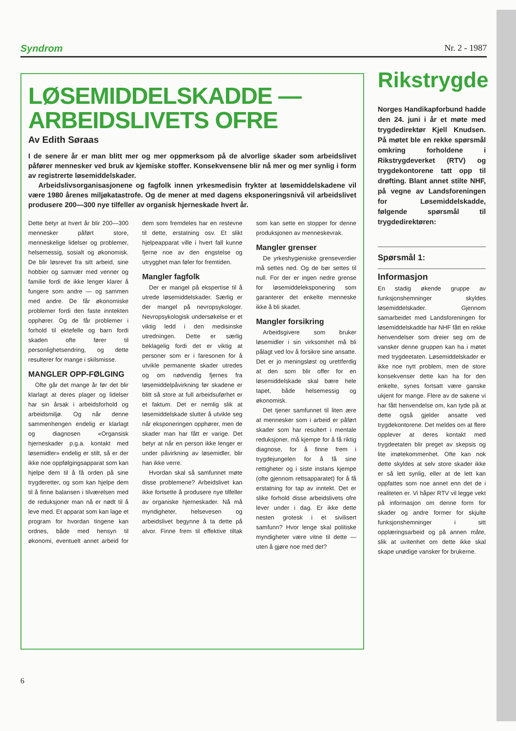Syndrom Nr. 2 - 1987
LØSEMIDDELSKADDE —
ARBEIDSLIVETS OFRE
Av Edith Søraas
I de senere år er man blitt mer og mer oppmerksom på de alvorlige skader som arbeidslivet påfører mennesker ved bruk av kjemiske stoffer. Konsekvensene blir nå mer og mer synlig i form av registrerte løsemiddelskader.
Arbeidslivsorganisasjonene og fagfolk innen yrkesmedisin frykter at løsemiddelskadene vil være 1980 årenes miljøkatastrofe. Og de mener at med dagens eksponeringsnivå vil arbeidslivet produsere 200—300 nye tilfeller av organisk hjerneskade hvert år.
Dette betyr at hvert år blir 200—300 mennesker påført store, menneskelige lidelser og problemer, helsemessig, sosialt og økonomisk. De blir løsrevet fra sitt arbeid, sine hobbier og samvær med venner og familie fordi de ikke lenger klarer å fungere som andre — og sammen med andre. De får økonomiske problemer fordi den faste inntekten opphører. Og de får problemer i forhold til ektefelle og barn fordi skaden ofte fører til personlighetsendring, og dette resulterer for mange i skilsmisse.
MANGLER OPP-FØLGING
Ofte går det mange år før det blir klarlagt at deres plager og lidelser har sin årsak i arbeidsforhold og arbeidsmiljø. Og når denne sammenhengen endelig er klarlagt og diagnosen «Organsisk hjerneskader p.g.a. kontakt med løsemidler» endelig er stilt, så er der ikke noe oppfølgingsapparat som kan hjelpe dem til å få orden på sine trygderetter, og som kan hjelpe dem til å finne balansen i tilværelsen med de reduksjoner man nå er nødt til å leve med. Et apparat som kan lage et program for hvordan tingene kan ordnes, både med hensyn til økonomi, eventuelt annet arbeid for dem som fremdeles har en restevne til dette, erstatning osv. Et slikt hjelpeapparat ville i hvert fall kunne fjerne noe av den engstelse og utrygghet man føler for fremtiden.
Mangler fagfolk
Der er mangel på ekspertise til å utrede løsemiddelskader. Særlig er der mangel på nevropsykologer. Nevropsykologisk undersøkelse er et viktig ledd i den medisinske utredningen. Dette er særlig beklagelig fordi det er viktig at personer som er i faresonen for å utvikle permanente skader utredes og om nødvendig fjernes fra løsemiddelpåvirkning før skadene er blitt så store at full arbeidsuførhet er et faktum. Det er nemlig slik at løsemiddelskade slutter å utvikle seg når eksponeringen opphører, men de skader man har fått er varige. Det betyr at når en person ikke lenger er under påvirkning av løsemidler, blir han ikke verre.
Hvordan skal så samfunnet møte disse problemene? Arbeidslivet kan ikke fortsette å produsere nye tilfeller av organiske hjerneskader. Nå må myndigheter, helsevesen og arbeidslivet begynne å ta dette på alvor. Finne frem til effektive tiltak som kan sette en stopper for denne produksjonen av menneskevrak.
Mangler grenser
De yrkeshygieniske grenseverdier må settes ned. Og de bør settes til null. For der er ingen nedre grense for løsemiddeleksponering som garanterer det enkelte menneske ikke å bli skadet.
Mangler forsikring
Arbeidsgivere som bruker løsemidler i sin virksomhet må bli pålagt ved lov å forsikre sine ansatte. Det er jo meningsløst og urettferdig at den som blir offer for en løsemiddelskade skal bære hele tapet, både helsemessig og økonomisk.
Det tjener samfunnet til liten ære at mennesker som i arbeid er påført skader som har resultert i mentale reduksjoner, må kjempe for å få riktig diagnose, for å finne frem i trygdejungelen for å få sine rettigheter og i siste instans kjempe (ofte gjennom rettsapparatet) for å få erstatning for tap av inntekt. Det er slike forhold disse arbeidslivets ofre lever under i dag. Er ikke dette nesten grotesk i et sivilisert samfunn? Hvor lenge skal politiske myndigheter være vitne til dette — uten å gjøre noe med det?
Rikstrygde
Norges Handikapforbund hadde den 24. juni i år et møte med trygdedirektør Kjell Knudsen. På møtet ble en rekke spørsmål omkring forholdene i Rikstrygdeverket (RTV) og trygdekontorene tatt opp til drøfting. Blant annet stilte NHF, på vegne av Landsforeningen for Løsemiddelskadde, følgende spørsmål til trygdedirektøren:
Spørsmål 1:
Informasjon
En stadig økende gruppe av funksjonshemninger skyldes løsemiddelskader. Gjennom samarbeidet med Landsforeningen for løsemiddelskadde har NHF fått en rekke henvendelser som dreier seg om de vansker denne gruppen kan ha i møtet med trygdeetaten. Løsemiddelskader er ikke noe nytt problem, men de store konsekvenser dette kan ha for den enkelte, synes fortsatt være ganske ukjent for mange. Flere av de sakene vi har fått henvendelse om, kan tyde på at dette også gjelder ansatte ved trygdekontorene. Det meldes om at flere opplever at deres kontakt med trygdeetaten blir preget av skepsis og lite imøtekommenhet. Ofte kan nok dette skyldes at selv store skader ikke er så lett synlig, eller at de lett kan oppfattes som noe annet enn det de i realiteten er. Vi håper RTV vil legge vekt på informasjon om denne form for skader og andre former for skjulte funksjonshemninger i sitt opplæringsarbeid og på annen måte, slik at uvitenhet om dette ikke skal skape unødige vansker for brukerne.
6